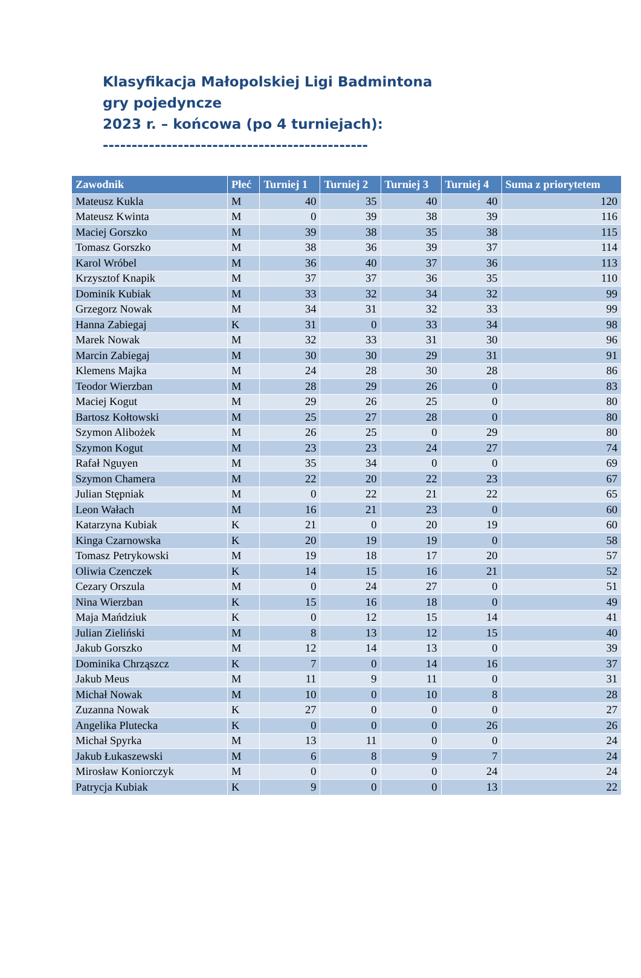Klasyfikacja Małopolskiej Ligi Badmintona
gry pojedyncze
2023 r. – końcowa (po 4 turniejach):
----------------------------------------------
| Zawodnik | Płeć | Turniej 1 | Turniej 2 | Turniej 3 | Turniej 4 | Suma z priorytetem |
| --- | --- | --- | --- | --- | --- | --- |
| Mateusz Kukla | M | 40 | 35 | 40 | 40 | 120 |
| Mateusz Kwinta | M | 0 | 39 | 38 | 39 | 116 |
| Maciej Gorszko | M | 39 | 38 | 35 | 38 | 115 |
| Tomasz Gorszko | M | 38 | 36 | 39 | 37 | 114 |
| Karol Wróbel | M | 36 | 40 | 37 | 36 | 113 |
| Krzysztof Knapik | M | 37 | 37 | 36 | 35 | 110 |
| Dominik Kubiak | M | 33 | 32 | 34 | 32 | 99 |
| Grzegorz Nowak | M | 34 | 31 | 32 | 33 | 99 |
| Hanna Zabiegaj | K | 31 | 0 | 33 | 34 | 98 |
| Marek Nowak | M | 32 | 33 | 31 | 30 | 96 |
| Marcin Zabiegaj | M | 30 | 30 | 29 | 31 | 91 |
| Klemens Majka | M | 24 | 28 | 30 | 28 | 86 |
| Teodor Wierzban | M | 28 | 29 | 26 | 0 | 83 |
| Maciej Kogut | M | 29 | 26 | 25 | 0 | 80 |
| Bartosz Kołtowski | M | 25 | 27 | 28 | 0 | 80 |
| Szymon Alibożek | M | 26 | 25 | 0 | 29 | 80 |
| Szymon Kogut | M | 23 | 23 | 24 | 27 | 74 |
| Rafał Nguyen | M | 35 | 34 | 0 | 0 | 69 |
| Szymon Chamera | M | 22 | 20 | 22 | 23 | 67 |
| Julian Stępniak | M | 0 | 22 | 21 | 22 | 65 |
| Leon Wałach | M | 16 | 21 | 23 | 0 | 60 |
| Katarzyna Kubiak | K | 21 | 0 | 20 | 19 | 60 |
| Kinga Czarnowska | K | 20 | 19 | 19 | 0 | 58 |
| Tomasz Petrykowski | M | 19 | 18 | 17 | 20 | 57 |
| Oliwia Czenczek | K | 14 | 15 | 16 | 21 | 52 |
| Cezary Orszula | M | 0 | 24 | 27 | 0 | 51 |
| Nina Wierzban | K | 15 | 16 | 18 | 0 | 49 |
| Maja Mańdziuk | K | 0 | 12 | 15 | 14 | 41 |
| Julian Zieliński | M | 8 | 13 | 12 | 15 | 40 |
| Jakub Gorszko | M | 12 | 14 | 13 | 0 | 39 |
| Dominika Chrząszcz | K | 7 | 0 | 14 | 16 | 37 |
| Jakub Meus | M | 11 | 9 | 11 | 0 | 31 |
| Michał Nowak | M | 10 | 0 | 10 | 8 | 28 |
| Zuzanna Nowak | K | 27 | 0 | 0 | 0 | 27 |
| Angelika Plutecka | K | 0 | 0 | 0 | 26 | 26 |
| Michał Spyrka | M | 13 | 11 | 0 | 0 | 24 |
| Jakub Łukaszewski | M | 6 | 8 | 9 | 7 | 24 |
| Mirosław Koniorczyk | M | 0 | 0 | 0 | 24 | 24 |
| Patrycja Kubiak | K | 9 | 0 | 0 | 13 | 22 |